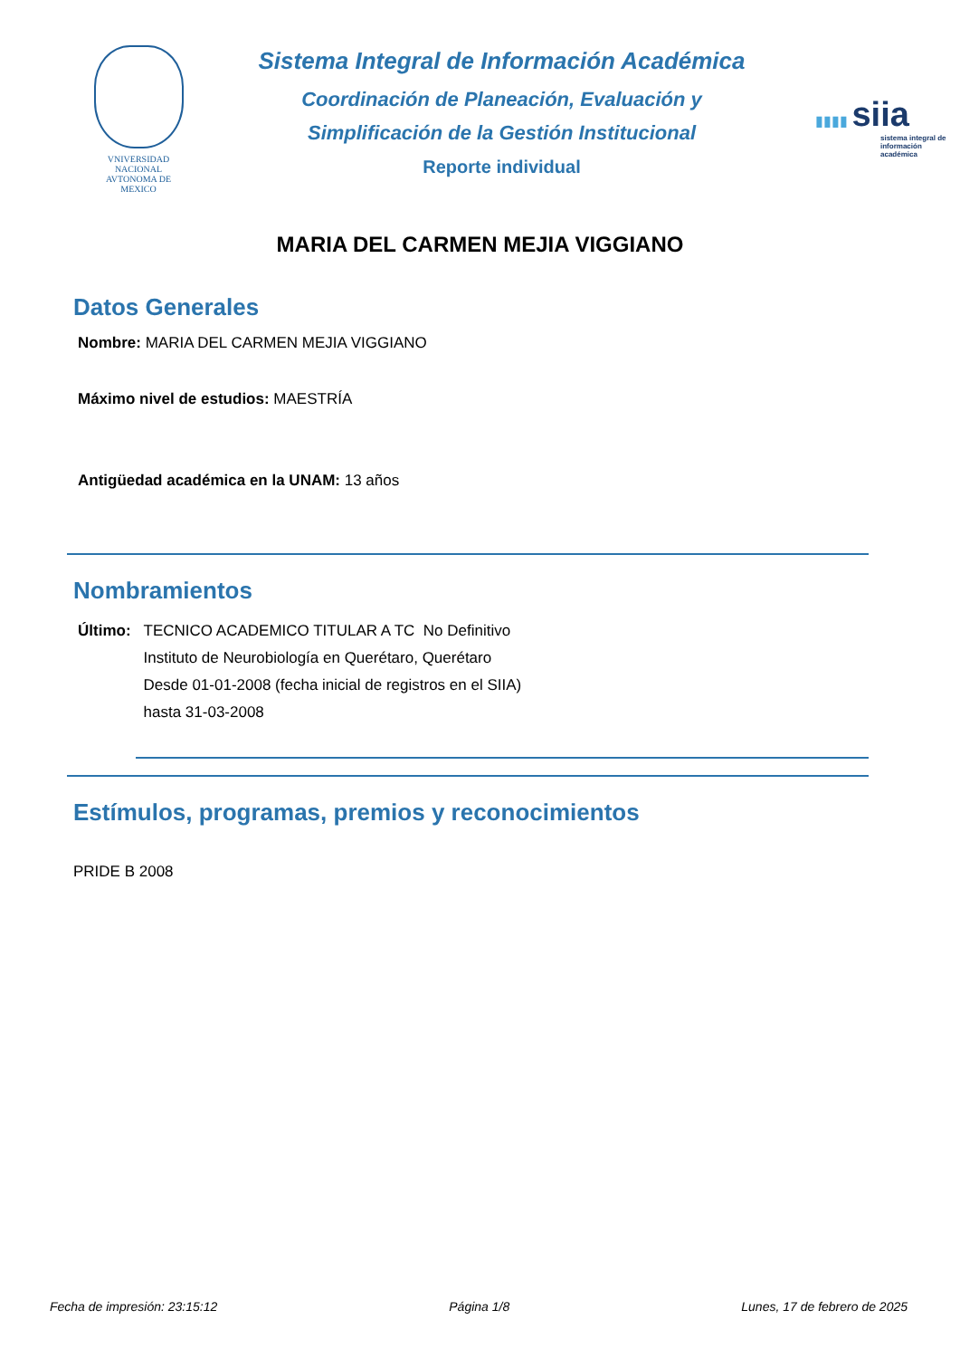VNIVERSIDAD NACIONAL
AVTONOMA DE
MEXICO
Sistema Integral de Información Académica
Coordinación de Planeación, Evaluación y
Simplificación de la Gestión Institucional
Reporte individual
▮▮▮▮ siia
sistema integral de información académica
MARIA DEL CARMEN MEJIA VIGGIANO
Datos Generales
Nombre: MARIA DEL CARMEN MEJIA VIGGIANO
Máximo nivel de estudios: MAESTRÍA
Antigüedad académica en la UNAM: 13 años
Nombramientos
Último: TECNICO ACADEMICO TITULAR A TC No Definitivo
Instituto de Neurobiología en Querétaro, Querétaro
Desde 01-01-2008 (fecha inicial de registros en el SIIA) hasta 31-03-2008
Estímulos, programas, premios y reconocimientos
PRIDE B 2008
Fecha de impresión: 23:15:12 Página 1/8 Lunes, 17 de febrero de 2025